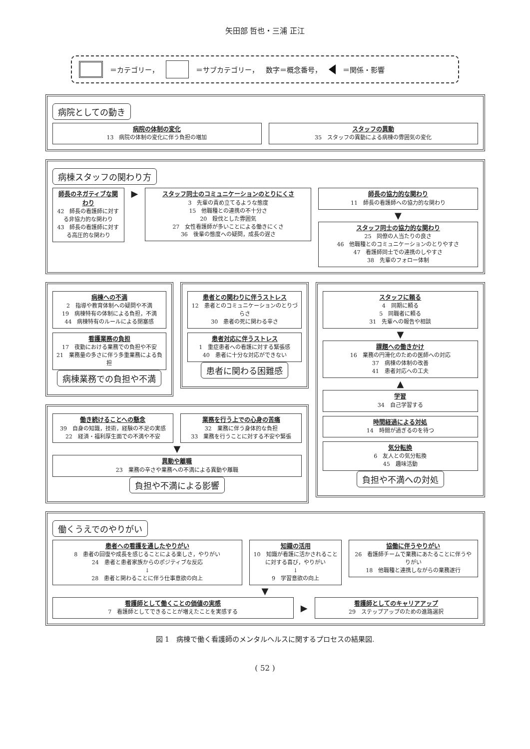矢田部 哲也・三浦 正江
＝カテゴリー， ＝サブカテゴリー， 数字＝概念番号， ＝関係・影響
病院としての動き
病院の体制の変化
13　病院の体制の変化に伴う負担の増加
スタッフの異動
35　スタッフの異動による病棟の雰囲気の変化
病棟スタッフの関わり方
師長のネガティブな関わり
42　師長の看護師に対する非協力的な関わり
43　師長の看護師に対する高圧的な関わり
▶
スタッフ同士のコミュニケーションのとりにくさ
3　先輩の責め立てるような態度
15　他職種との連携の不十分さ
20　殺伐とした雰囲気
27　女性看護師が多いことによる働きにくさ
36　後輩の態度への疑問，成長の遅さ
師長の協力的な関わり
11　師長の看護師への協力的な関わり
▼
スタッフ同士の協力的な関わり
25　同僚の人当たりの良さ
46　他職種とのコミュニケーションのとりやすさ
47　看護師同士での連携のしやすさ
38　先輩のフォロー体制
病棟への不満
2　指導や教育体制への疑問や不満
19　病棟特有の体制による負担，不満
44　病棟特有のルールによる閉塞感
看護業務の負担
17　夜勤における業務での負担や不安
21　業務量の多さに伴う多重業務による負担
病棟業務での負担や不満
患者との関わりに伴うストレス
12　患者とのコミュニケーションのとりづらさ
30　患者の死に関わる辛さ
患者対応に伴うストレス
1　重症患者への看護に対する緊張感
40　患者に十分な対応ができない
患者に関わる困難感
働き続けることへの懸念
39　自身の知識，技術，経験の不足の実感
22　経済・福利厚生面での不満や不安
業務を行う上での心身の苦痛
32　業務に伴う身体的な負担
33　業務を行うことに対する不安や緊張
▼
異動や離職
23　業務の辛さや業務への不満による異動や離職
負担や不満による影響
スタッフに頼る
4　同期に頼る
5　同職者に頼る
31　先輩への報告や相談
▼
課題への働きかけ
16　業務の円滑化のための医師への対応
37　病棟の体制の改善
41　患者対応への工夫
▲
学習
34　自己学習する
時間経過による対処
14　時間が過ぎるのを待つ
気分転換
6　友人との気分転換
45　趣味活動
負担や不満への対処
働くうえでのやりがい
患者への看護を通したやりがい
8　患者の回復や成長を感じることによる楽しさ，やりがい
24　患者と患者家族からのポジティブな反応
↓
28　患者と関わることに伴う仕事意欲の向上
知識の活用
10　知識が看護に活かされることに対する喜び，やりがい
↓
9　学習意欲の向上
協働に伴うやりがい
26　看護師チームで業務にあたることに伴うやりがい
18　他職種と連携しながらの業務遂行
▼
看護師として働くことの価値の実感
7　看護師としてできることが増えたことを実感する
▶
看護師としてのキャリアアップ
29　ステップアップのための進路選択
図 1　病棟で働く看護師のメンタルヘルスに関するプロセスの結果図.
( 52 )